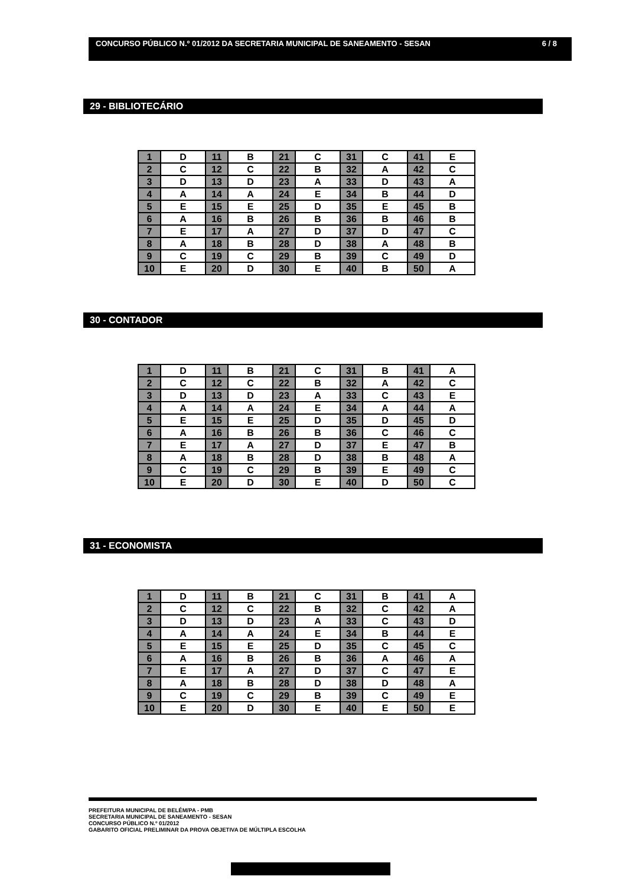CONCURSO PÚBLICO N.º 01/2012 DA SECRETARIA MUNICIPAL DE SANEAMENTO - SESAN 6 / 8
29 - BIBLIOTECÁRIO
| 1 | D | 11 | B | 21 | C | 31 | C | 41 | E |
| 2 | C | 12 | C | 22 | B | 32 | A | 42 | C |
| 3 | D | 13 | D | 23 | A | 33 | D | 43 | A |
| 4 | A | 14 | A | 24 | E | 34 | B | 44 | D |
| 5 | E | 15 | E | 25 | D | 35 | E | 45 | B |
| 6 | A | 16 | B | 26 | B | 36 | B | 46 | B |
| 7 | E | 17 | A | 27 | D | 37 | D | 47 | C |
| 8 | A | 18 | B | 28 | D | 38 | A | 48 | B |
| 9 | C | 19 | C | 29 | B | 39 | C | 49 | D |
| 10 | E | 20 | D | 30 | E | 40 | B | 50 | A |
30 - CONTADOR
| 1 | D | 11 | B | 21 | C | 31 | B | 41 | A |
| 2 | C | 12 | C | 22 | B | 32 | A | 42 | C |
| 3 | D | 13 | D | 23 | A | 33 | C | 43 | E |
| 4 | A | 14 | A | 24 | E | 34 | A | 44 | A |
| 5 | E | 15 | E | 25 | D | 35 | D | 45 | D |
| 6 | A | 16 | B | 26 | B | 36 | C | 46 | C |
| 7 | E | 17 | A | 27 | D | 37 | E | 47 | B |
| 8 | A | 18 | B | 28 | D | 38 | B | 48 | A |
| 9 | C | 19 | C | 29 | B | 39 | E | 49 | C |
| 10 | E | 20 | D | 30 | E | 40 | D | 50 | C |
31 - ECONOMISTA
| 1 | D | 11 | B | 21 | C | 31 | B | 41 | A |
| 2 | C | 12 | C | 22 | B | 32 | C | 42 | A |
| 3 | D | 13 | D | 23 | A | 33 | C | 43 | D |
| 4 | A | 14 | A | 24 | E | 34 | B | 44 | E |
| 5 | E | 15 | E | 25 | D | 35 | C | 45 | C |
| 6 | A | 16 | B | 26 | B | 36 | A | 46 | A |
| 7 | E | 17 | A | 27 | D | 37 | C | 47 | E |
| 8 | A | 18 | B | 28 | D | 38 | D | 48 | A |
| 9 | C | 19 | C | 29 | B | 39 | C | 49 | E |
| 10 | E | 20 | D | 30 | E | 40 | E | 50 | E |
PREFEITURA MUNICIPAL DE BELÉM/PA - PMB
SECRETARIA MUNICIPAL DE SANEAMENTO - SESAN
CONCURSO PÚBLICO N.º 01/2012
GABARITO OFICIAL PRELIMINAR DA PROVA OBJETIVA DE MÚLTIPLA ESCOLHA